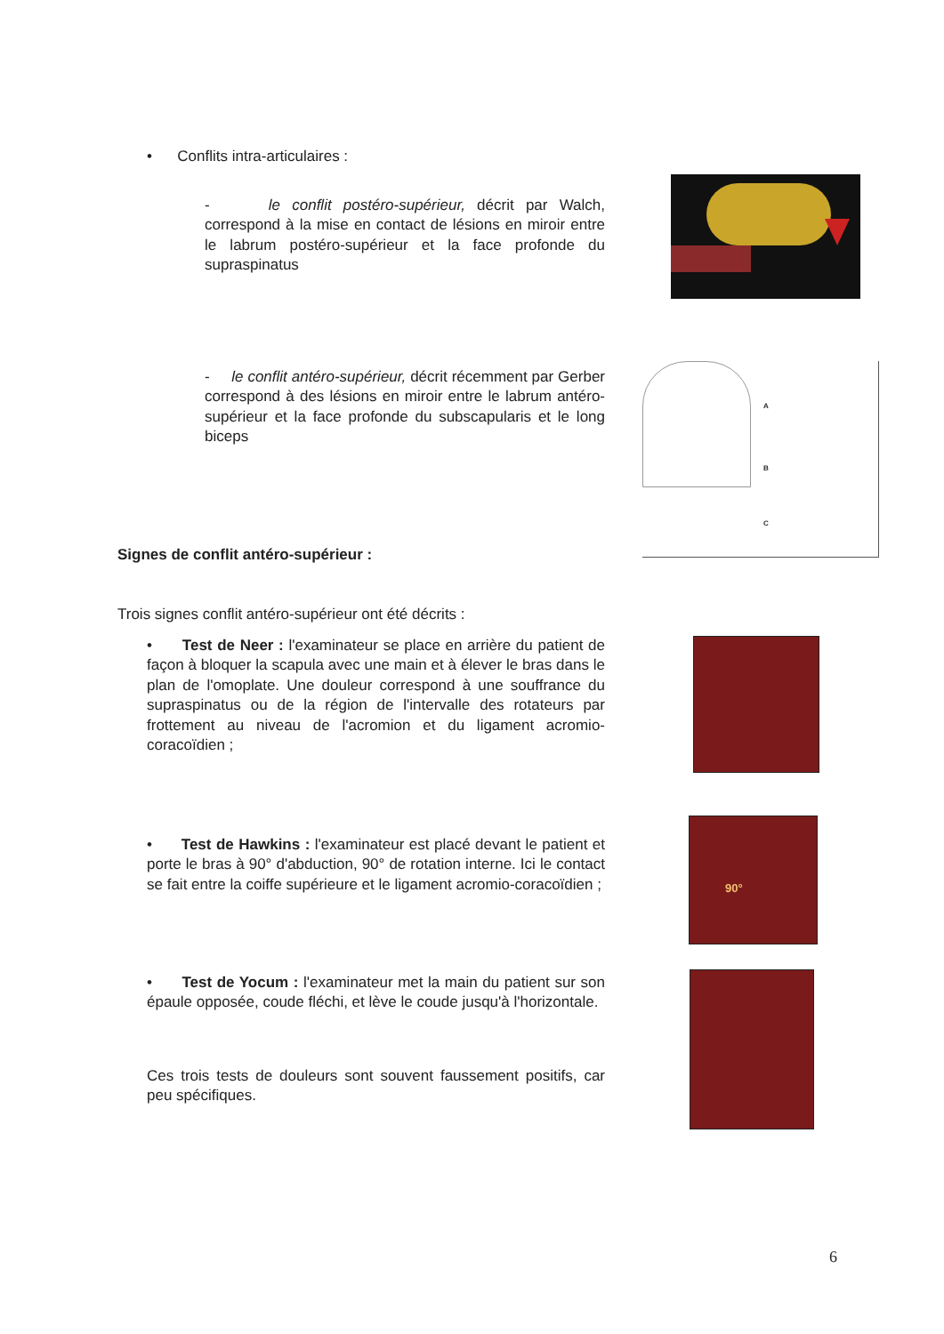• Conflits intra-articulaires :
- le conflit postéro-supérieur, décrit par Walch, correspond à la mise en contact de lésions en miroir entre le labrum postéro-supérieur et la face profonde du supraspinatus
- le conflit antéro-supérieur, décrit récemment par Gerber correspond à des lésions en miroir entre le labrum antéro-supérieur et la face profonde du subscapularis et le long biceps
A
B
C
Signes de conflit antéro-supérieur :
Trois signes conflit antéro-supérieur ont été décrits :
• Test de Neer : l'examinateur se place en arrière du patient de façon à bloquer la scapula avec une main et à élever le bras dans le plan de l'omoplate. Une douleur correspond à une souffrance du supraspinatus ou de la région de l'intervalle des rotateurs par frottement au niveau de l'acromion et du ligament acromio-coracoïdien ;
• Test de Hawkins : l'examinateur est placé devant le patient et porte le bras à 90° d'abduction, 90° de rotation interne. Ici le contact se fait entre la coiffe supérieure et le ligament acromio-coracoïdien ;
90°
• Test de Yocum : l'examinateur met la main du patient sur son épaule opposée, coude fléchi, et lève le coude jusqu'à l'horizontale.
Ces trois tests de douleurs sont souvent faussement positifs, car peu spécifiques.
6